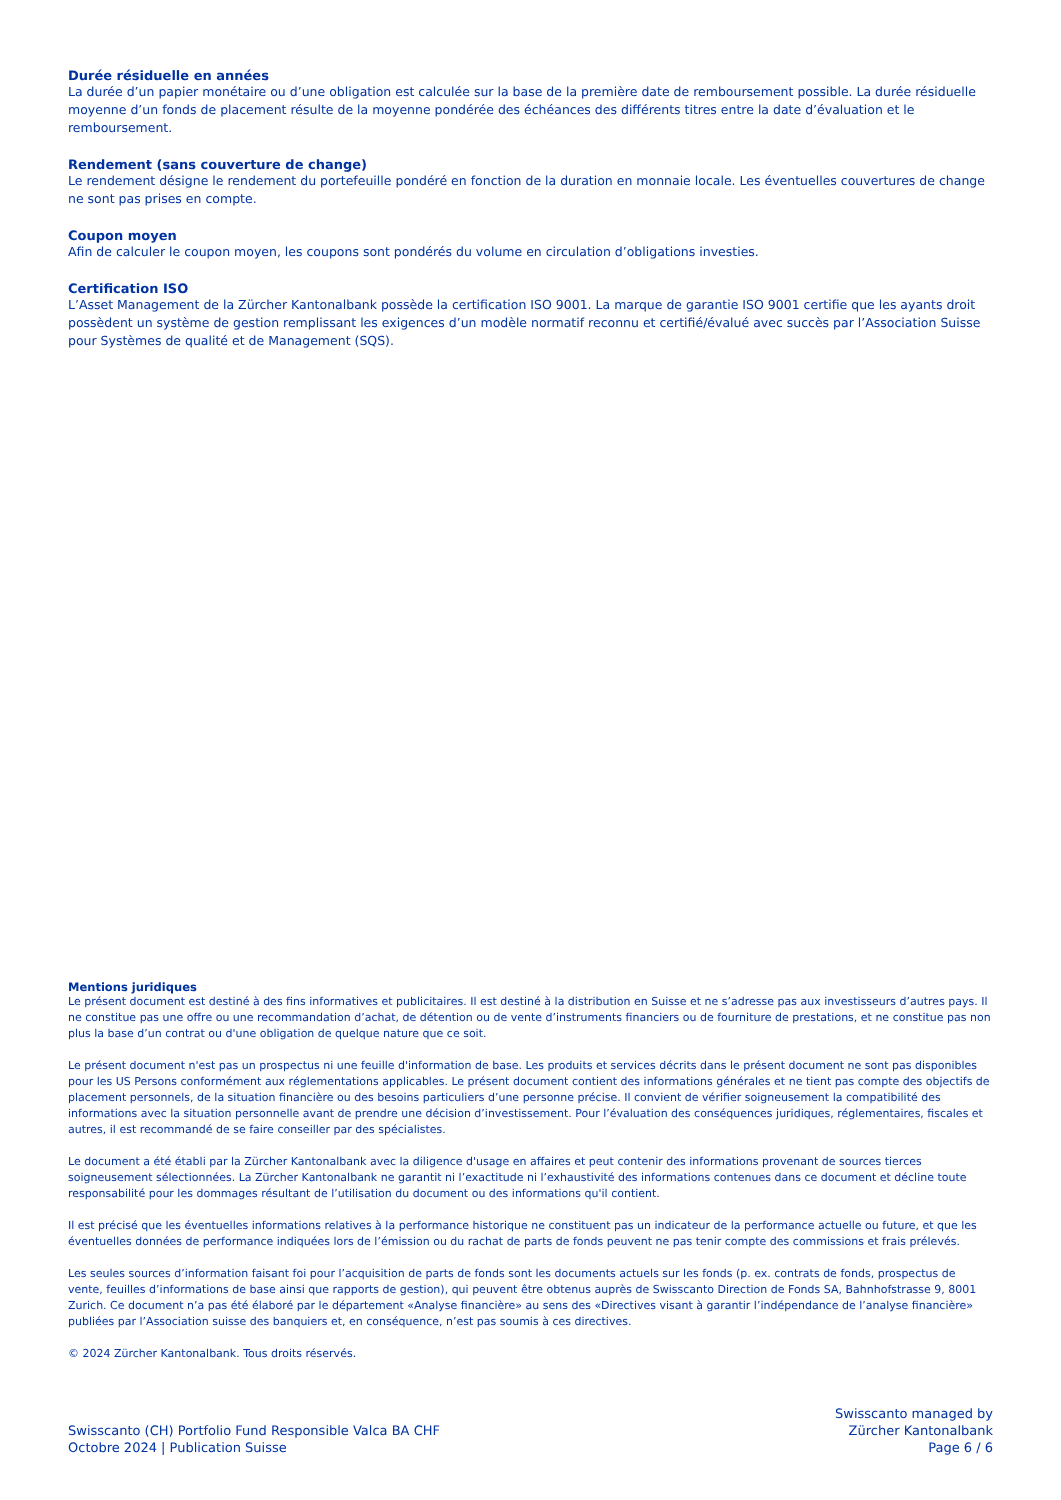Durée résiduelle en années
La durée d’un papier monétaire ou d’une obligation est calculée sur la base de la première date de remboursement possible. La durée résiduelle moyenne d’un fonds de placement résulte de la moyenne pondérée des échéances des différents titres entre la date d’évaluation et le remboursement.
Rendement (sans couverture de change)
Le rendement désigne le rendement du portefeuille pondéré en fonction de la duration en monnaie locale. Les éventuelles couvertures de change ne sont pas prises en compte.
Coupon moyen
Afin de calculer le coupon moyen, les coupons sont pondérés du volume en circulation d’obligations investies.
Certification ISO
L’Asset Management de la Zürcher Kantonalbank possède la certification ISO 9001. La marque de garantie ISO 9001 certifie que les ayants droit possèdent un système de gestion remplissant les exigences d’un modèle normatif reconnu et certifié/évalué avec succès par l’Association Suisse pour Systèmes de qualité et de Management (SQS).
Mentions juridiques
Le présent document est destiné à des fins informatives et publicitaires. Il est destiné à la distribution en Suisse et ne s’adresse pas aux investisseurs d’autres pays. Il ne constitue pas une offre ou une recommandation d’achat, de détention ou de vente d’instruments financiers ou de fourniture de prestations, et ne constitue pas non plus la base d’un contrat ou d'une obligation de quelque nature que ce soit.
Le présent document n'est pas un prospectus ni une feuille d'information de base. Les produits et services décrits dans le présent document ne sont pas disponibles pour les US Persons conformément aux réglementations applicables. Le présent document contient des informations générales et ne tient pas compte des objectifs de placement personnels, de la situation financière ou des besoins particuliers d’une personne précise. Il convient de vérifier soigneusement la compatibilité des informations avec la situation personnelle avant de prendre une décision d’investissement. Pour l’évaluation des conséquences juridiques, réglementaires, fiscales et autres, il est recommandé de se faire conseiller par des spécialistes.
Le document a été établi par la Zürcher Kantonalbank avec la diligence d'usage en affaires et peut contenir des informations provenant de sources tierces soigneusement sélectionnées. La Zürcher Kantonalbank ne garantit ni l’exactitude ni l’exhaustivité des informations contenues dans ce document et décline toute responsabilité pour les dommages résultant de l’utilisation du document ou des informations qu'il contient.
Il est précisé que les éventuelles informations relatives à la performance historique ne constituent pas un indicateur de la performance actuelle ou future, et que les éventuelles données de performance indiquées lors de l’émission ou du rachat de parts de fonds peuvent ne pas tenir compte des commissions et frais prélevés.
Les seules sources d’information faisant foi pour l’acquisition de parts de fonds sont les documents actuels sur les fonds (p. ex. contrats de fonds, prospectus de vente, feuilles d’informations de base ainsi que rapports de gestion), qui peuvent être obtenus auprès de Swisscanto Direction de Fonds SA, Bahnhofstrasse 9, 8001 Zurich. Ce document n’a pas été élaboré par le département «Analyse financière» au sens des «Directives visant à garantir l’indépendance de l’analyse financière» publiées par l’Association suisse des banquiers et, en conséquence, n’est pas soumis à ces directives.
© 2024 Zürcher Kantonalbank. Tous droits réservés.
Swisscanto (CH) Portfolio Fund Responsible Valca BA CHF
Octobre 2024 | Publication Suisse
Swisscanto managed by
Zürcher Kantonalbank
Page 6 / 6